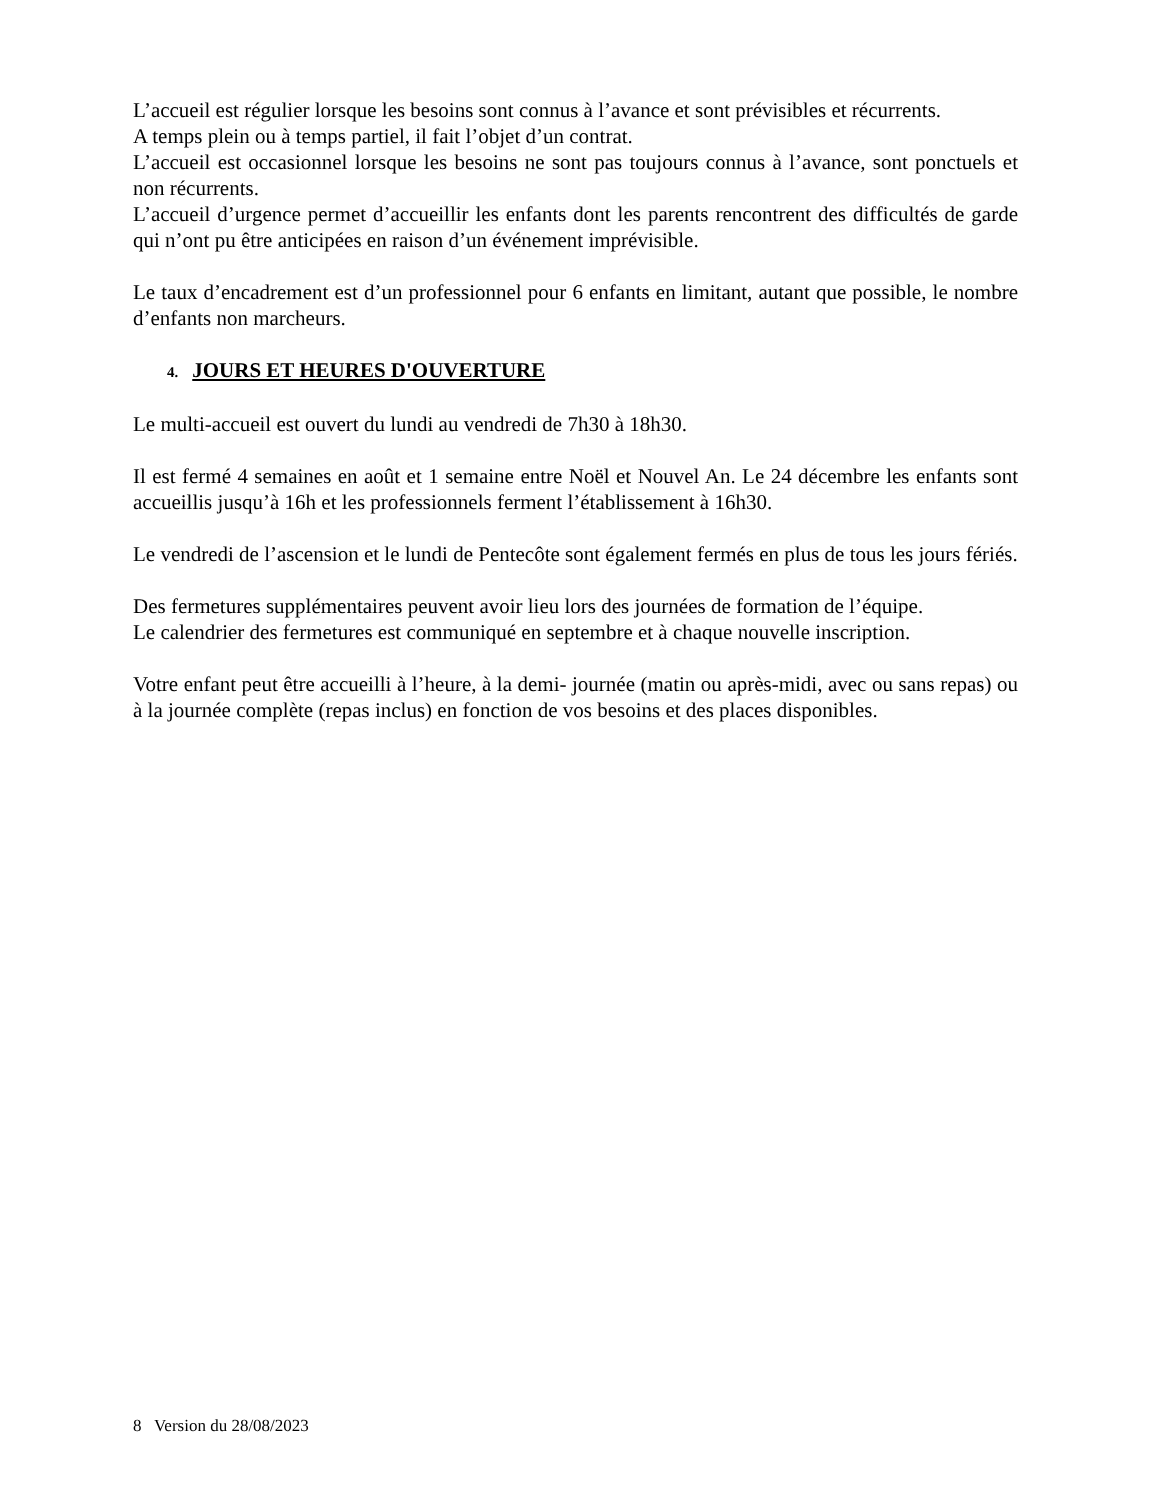L’accueil est régulier lorsque les besoins sont connus à l’avance et sont prévisibles et récurrents.
A temps plein ou à temps partiel, il fait l’objet d’un contrat.
L’accueil est occasionnel lorsque les besoins ne sont pas toujours connus à l’avance, sont ponctuels et non récurrents.
L’accueil d’urgence permet d’accueillir les enfants dont les parents rencontrent des difficultés de garde qui n’ont pu être anticipées en raison d’un événement imprévisible.
Le taux d’encadrement est d’un professionnel pour 6 enfants en limitant, autant que possible, le nombre d’enfants non marcheurs.
4. JOURS ET HEURES D'OUVERTURE
Le multi-accueil est ouvert du lundi au vendredi de 7h30 à 18h30.
Il est fermé 4 semaines en août et 1 semaine entre Noël et Nouvel An. Le 24 décembre les enfants sont accueillis jusqu’à 16h et les professionnels ferment l’établissement à 16h30.
Le vendredi de l’ascension et le lundi de Pentecôte sont également fermés en plus de tous les jours fériés.
Des fermetures supplémentaires peuvent avoir lieu lors des journées de formation de l’équipe.
Le calendrier des fermetures est communiqué en septembre et à chaque nouvelle inscription.
Votre enfant peut être accueilli à l’heure, à la demi- journée (matin ou après-midi, avec ou sans repas) ou à la journée complète (repas inclus) en fonction de vos besoins et des places disponibles.
8 Version du 28/08/2023